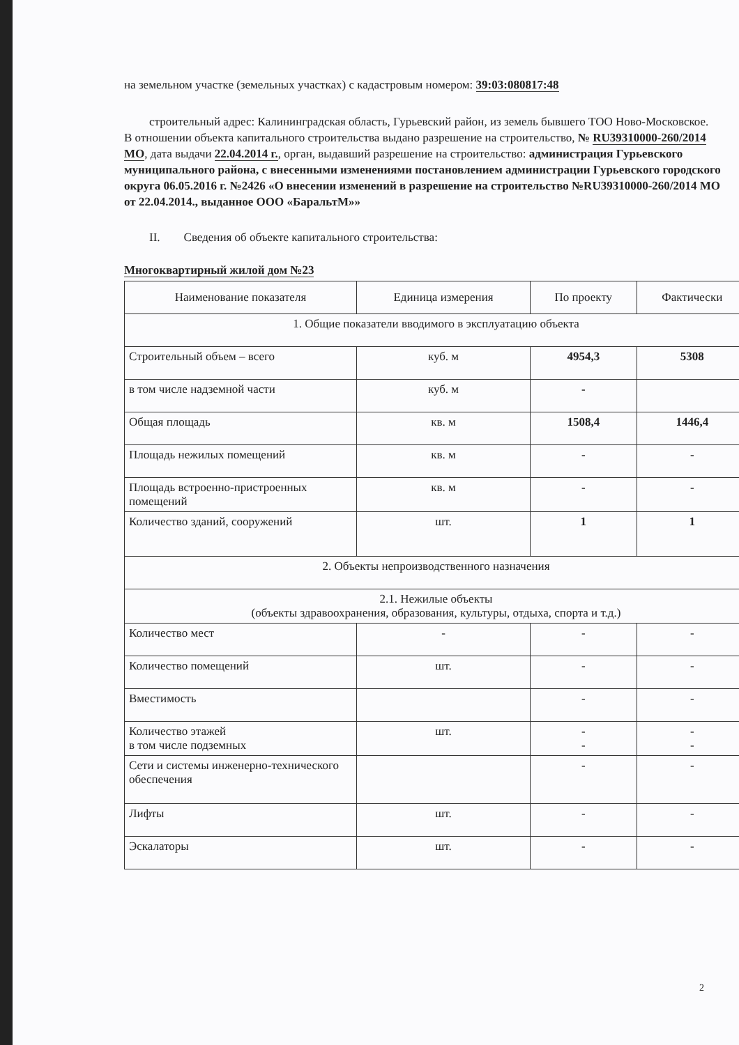на земельном участке (земельных участках) с кадастровым номером: 39:03:080817:48
строительный адрес: Калининградская область, Гурьевский район, из земель бывшего ТОО Ново-Московское.
В отношении объекта капитального строительства выдано разрешение на строительство, № RU39310000-260/2014 МО, дата выдачи 22.04.2014 г., орган, выдавший разрешение на строительство: администрация Гурьевского муниципального района, с внесенными изменениями постановлением администрации Гурьевского городского округа 06.05.2016 г. №2426 «О внесении изменений в разрешение на строительство №RU39310000-260/2014 МО от 22.04.2014., выданное ООО «БаральтМ»»
II. Сведения об объекте капитального строительства:
Многоквартирный жилой дом №23
| Наименование показателя | Единица измерения | По проекту | Фактически |
| --- | --- | --- | --- |
| 1. Общие показатели вводимого в эксплуатацию объекта | | | |
| Строительный объем – всего | куб. м | 4954,3 | 5308 |
| в том числе надземной части | куб. м | - | |
| Общая площадь | кв. м | 1508,4 | 1446,4 |
| Площадь нежилых помещений | кв. м | - | - |
| Площадь встроенно-пристроенных помещений | кв. м | - | - |
| Количество зданий, сооружений | шт. | 1 | 1 |
| 2. Объекты непроизводственного назначения | | | |
| 2.1. Нежилые объекты (объекты здравоохранения, образования, культуры, отдыха, спорта и т.д.) | | | |
| Количество мест | - | - | - |
| Количество помещений | шт. | - | - |
| Вместимость | | - | - |
| Количество этажей в том числе подземных | шт. | - - | - - |
| Сети и системы инженерно-технического обеспечения | | - | - |
| Лифты | шт. | - | - |
| Эскалаторы | шт. | - | - |
2